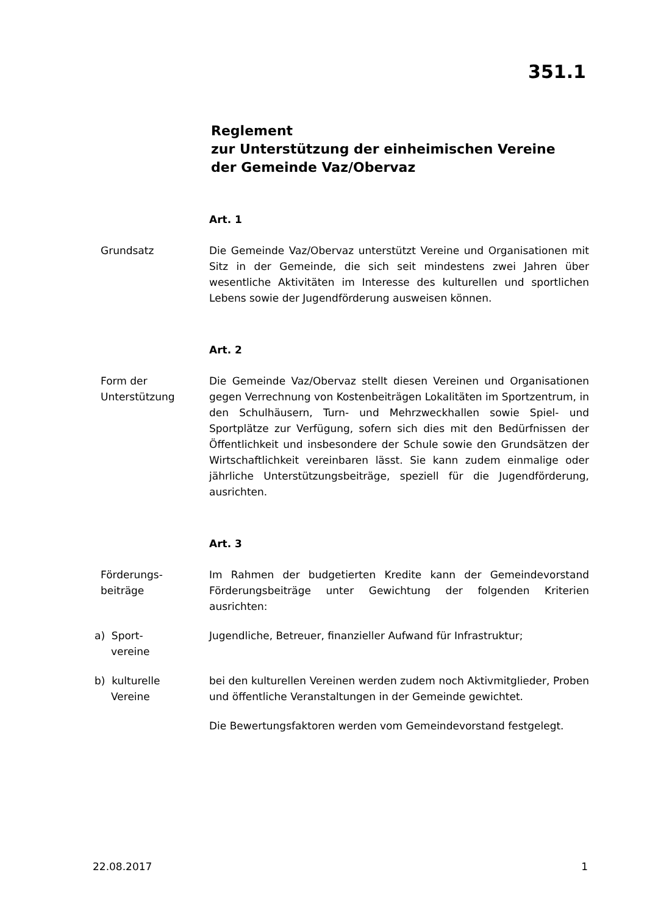351.1
Reglement
zur Unterstützung der einheimischen Vereine
der Gemeinde Vaz/Obervaz
Art. 1
Grundsatz Die Gemeinde Vaz/Obervaz unterstützt Vereine und Organisationen mit Sitz in der Gemeinde, die sich seit mindestens zwei Jahren über wesentliche Aktivitäten im Interesse des kulturellen und sportlichen Lebens sowie der Jugendförderung ausweisen können.
Art. 2
Form der Unterstützung
Die Gemeinde Vaz/Obervaz stellt diesen Vereinen und Organisationen gegen Verrechnung von Kostenbeiträgen Lokalitäten im Sportzentrum, in den Schulhäusern, Turn- und Mehrzweckhallen sowie Spiel- und Sportplätze zur Verfügung, sofern sich dies mit den Bedürfnissen der Öffentlichkeit und insbesondere der Schule sowie den Grundsätzen der Wirtschaftlichkeit vereinbaren lässt. Sie kann zudem einmalige oder jährliche Unterstützungsbeiträge, speziell für die Jugendförderung, ausrichten.
Art. 3
Förderungs-
beiträge
Im Rahmen der budgetierten Kredite kann der Gemeindevorstand Förderungsbeiträge unter Gewichtung der folgenden Kriterien ausrichten:
a) Sport-
vereine
Jugendliche, Betreuer, finanzieller Aufwand für Infrastruktur;
b) kulturelle
Vereine
bei den kulturellen Vereinen werden zudem noch Aktivmitglieder, Proben und öffentliche Veranstaltungen in der Gemeinde gewichtet.
Die Bewertungsfaktoren werden vom Gemeindevorstand festgelegt.
22.08.2017 1